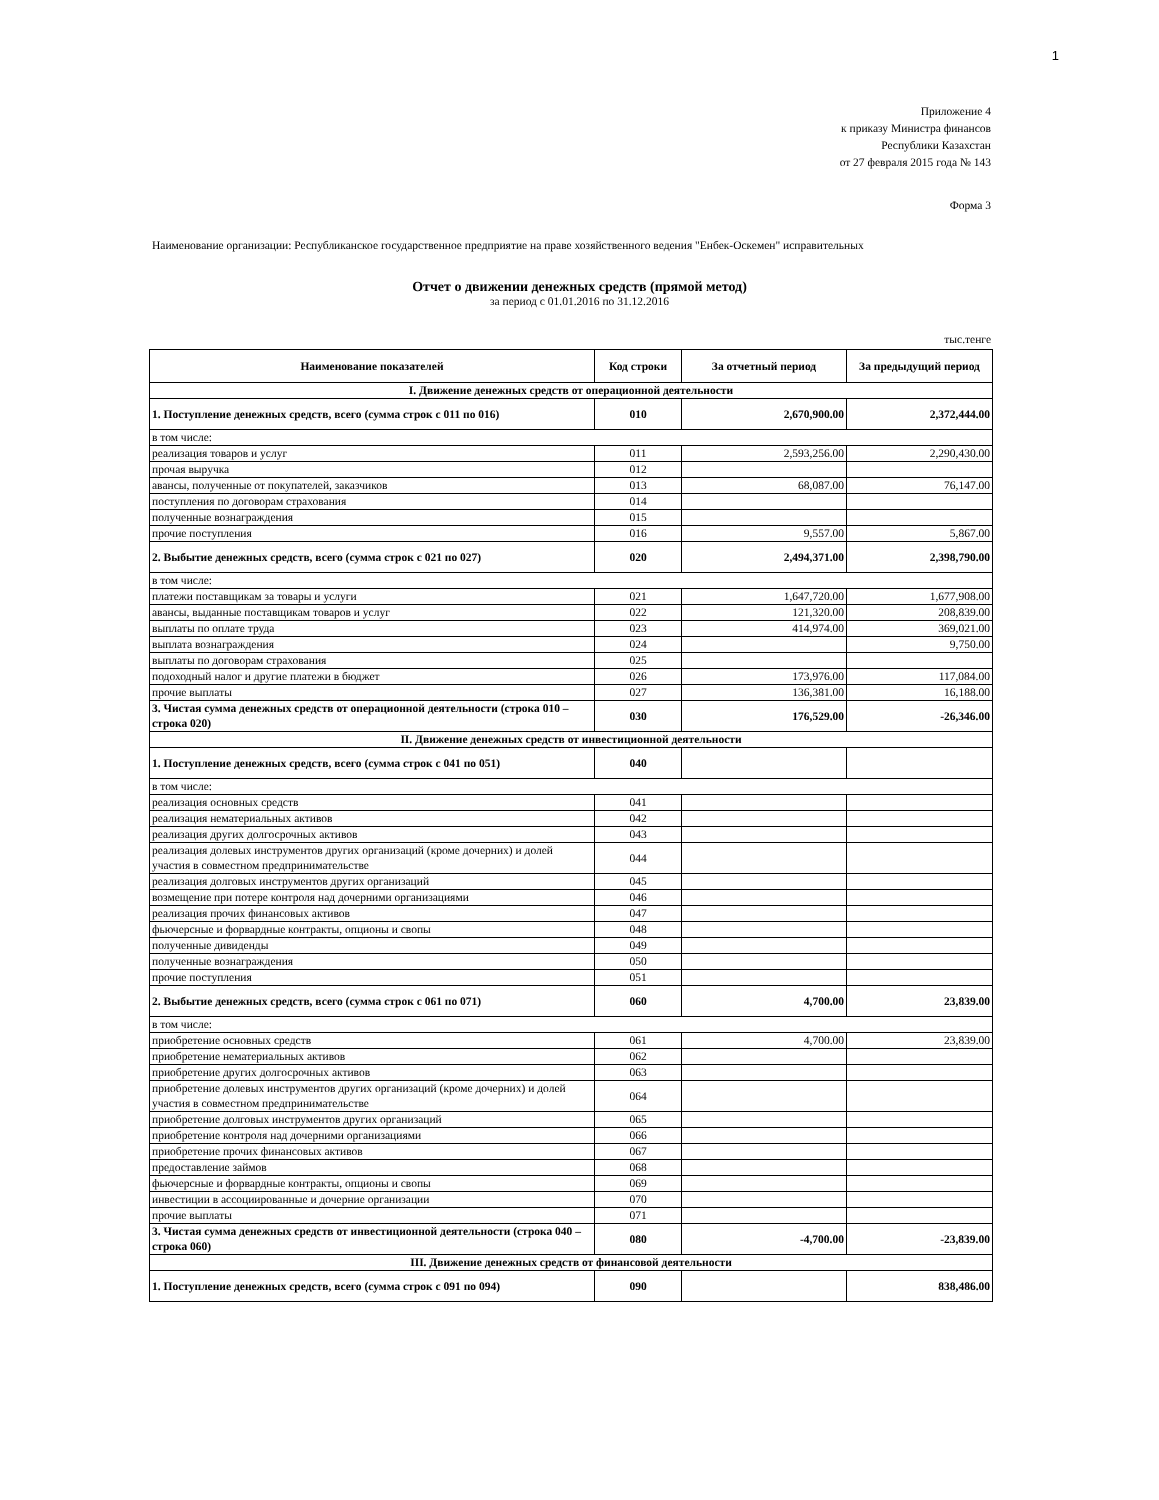1
Приложение 4
к приказу Министра финансов
Республики Казахстан
от 27 февраля 2015 года № 143
Форма 3
Наименование организации: Республиканское государственное предприятие на праве хозяйственного ведения "Енбек-Оскемен" исправительных
Отчет о движении денежных средств (прямой метод)
за период с 01.01.2016 по 31.12.2016
тыс.тенге
| Наименование показателей | Код строки | За отчетный период | За предыдущий период |
| --- | --- | --- | --- |
| I. Движение денежных средств от операционной деятельности | | | |
| 1. Поступление денежных средств, всего (сумма строк с 011 по 016) | 010 | 2,670,900.00 | 2,372,444.00 |
| в том числе: | | | |
| реализация товаров и услуг | 011 | 2,593,256.00 | 2,290,430.00 |
| прочая выручка | 012 | | |
| авансы, полученные от покупателей, заказчиков | 013 | 68,087.00 | 76,147.00 |
| поступления по договорам страхования | 014 | | |
| полученные вознаграждения | 015 | | |
| прочие поступления | 016 | 9,557.00 | 5,867.00 |
| 2. Выбытие денежных средств, всего (сумма строк с 021 по 027) | 020 | 2,494,371.00 | 2,398,790.00 |
| в том числе: | | | |
| платежи поставщикам за товары и услуги | 021 | 1,647,720.00 | 1,677,908.00 |
| авансы, выданные поставщикам товаров и услуг | 022 | 121,320.00 | 208,839.00 |
| выплаты по оплате труда | 023 | 414,974.00 | 369,021.00 |
| выплата вознаграждения | 024 | | 9,750.00 |
| выплаты по договорам страхования | 025 | | |
| подоходный налог и другие платежи в бюджет | 026 | 173,976.00 | 117,084.00 |
| прочие выплаты | 027 | 136,381.00 | 16,188.00 |
| 3. Чистая сумма денежных средств от операционной деятельности (строка 010 – строка 020) | 030 | 176,529.00 | -26,346.00 |
| II. Движение денежных средств от инвестиционной деятельности | | | |
| 1. Поступление денежных средств, всего (сумма строк с 041 по 051) | 040 | | |
| в том числе: | | | |
| реализация основных средств | 041 | | |
| реализация нематериальных активов | 042 | | |
| реализация других долгосрочных активов | 043 | | |
| реализация долевых инструментов других организаций (кроме дочерних) и долей участия в совместном предпринимательстве | 044 | | |
| реализация долговых инструментов других организаций | 045 | | |
| возмещение при потере контроля над дочерними организациями | 046 | | |
| реализация прочих финансовых активов | 047 | | |
| фьючерсные и форвардные контракты, опционы и свопы | 048 | | |
| полученные дивиденды | 049 | | |
| полученные вознаграждения | 050 | | |
| прочие поступления | 051 | | |
| 2. Выбытие денежных средств, всего (сумма строк с 061 по 071) | 060 | 4,700.00 | 23,839.00 |
| в том числе: | | | |
| приобретение основных средств | 061 | 4,700.00 | 23,839.00 |
| приобретение нематериальных активов | 062 | | |
| приобретение других долгосрочных активов | 063 | | |
| приобретение долевых инструментов других организаций (кроме дочерних) и долей участия в совместном предпринимательстве | 064 | | |
| приобретение долговых инструментов других организаций | 065 | | |
| приобретение контроля над дочерними организациями | 066 | | |
| приобретение прочих финансовых активов | 067 | | |
| предоставление займов | 068 | | |
| фьючерсные и форвардные контракты, опционы и свопы | 069 | | |
| инвестиции в ассоциированные и дочерние организации | 070 | | |
| прочие выплаты | 071 | | |
| 3. Чистая сумма денежных средств от инвестиционной деятельности (строка 040 – строка 060) | 080 | -4,700.00 | -23,839.00 |
| III. Движение денежных средств от финансовой деятельности | | | |
| 1. Поступление денежных средств, всего (сумма строк с 091 по 094) | 090 | | 838,486.00 |